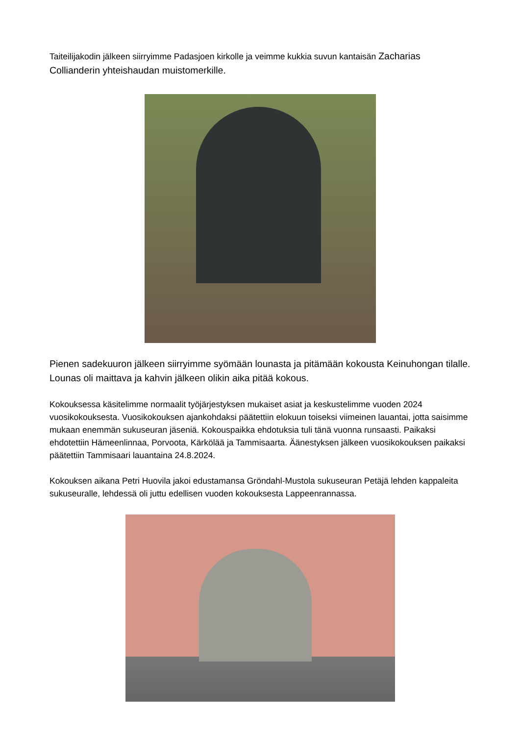Taiteilijakodin jälkeen siirryimme Padasjoen kirkolle ja veimme kukkia suvun kantaisän Zacharias Collianderin yhteishaudan muistomerkille.
Pienen sadekuuron jälkeen siirryimme syömään lounasta ja pitämään kokousta Keinuhongan tilalle. Lounas oli maittava ja kahvin jälkeen olikin aika pitää kokous.
Kokouksessa käsitelimme normaalit työjärjestyksen mukaiset asiat ja keskustelimme vuoden 2024 vuosikokouksesta. Vuosikokouksen ajankohdaksi päätettiin elokuun toiseksi viimeinen lauantai, jotta saisimme mukaan enemmän sukuseuran jäseniä. Kokouspaikka ehdotuksia tuli tänä vuonna runsaasti. Paikaksi ehdotettiin Hämeenlinnaa, Porvoota, Kärkölää ja Tammisaarta. Äänestyksen jälkeen vuosikokouksen paikaksi päätettiin Tammisaari lauantaina 24.8.2024.
Kokouksen aikana Petri Huovila jakoi edustamansa Gröndahl-Mustola sukuseuran Petäjä lehden kappaleita sukuseuralle, lehdessä oli juttu edellisen vuoden kokouksesta Lappeenrannassa.